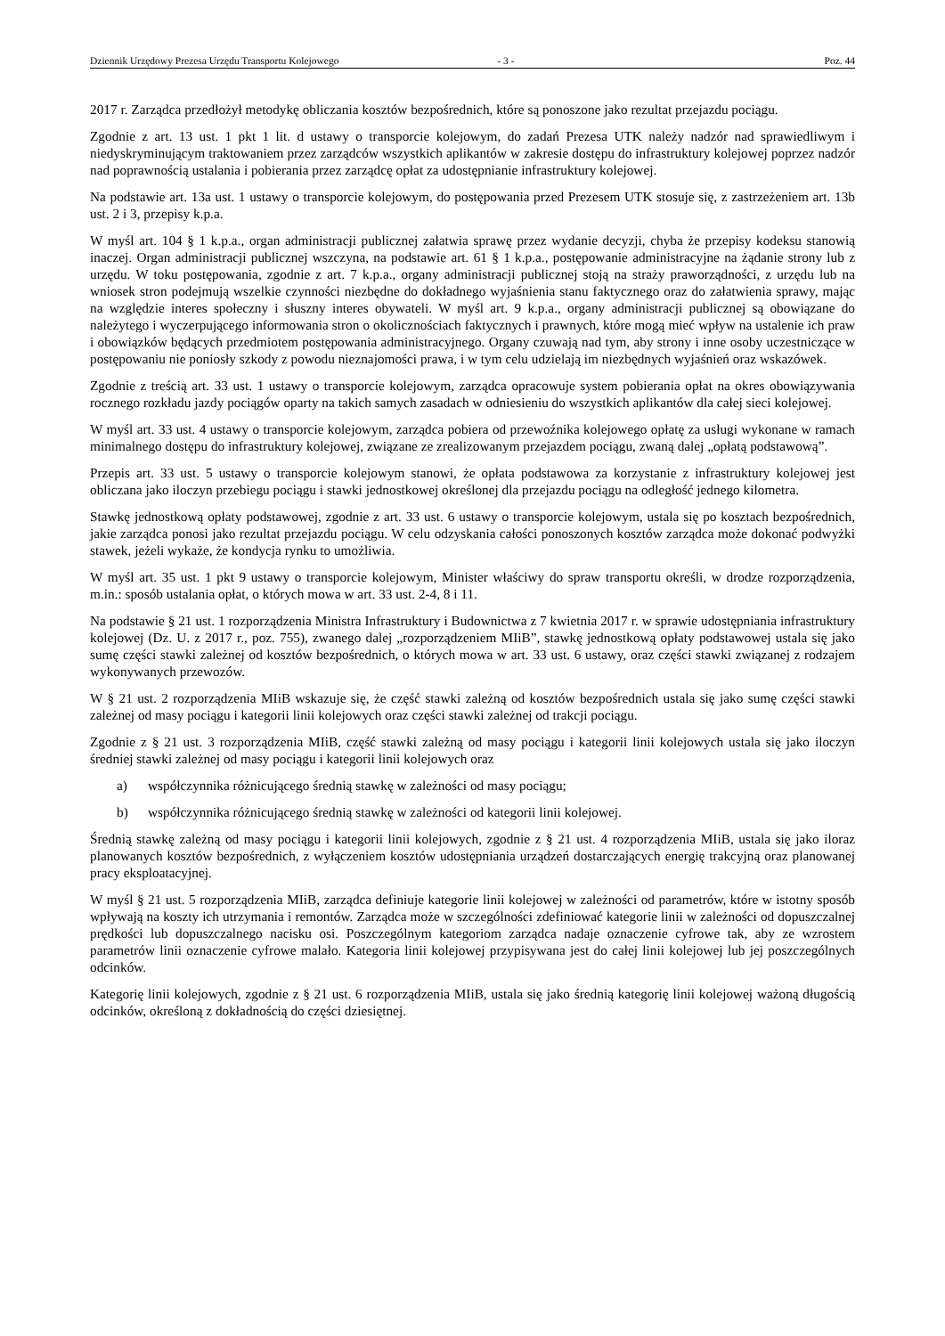Dziennik Urzędowy Prezesa Urzędu Transportu Kolejowego - 3 - Poz. 44
2017 r. Zarządca przedłożył metodykę obliczania kosztów bezpośrednich, które są ponoszone jako rezultat przejazdu pociągu.
Zgodnie z art. 13 ust. 1 pkt 1 lit. d ustawy o transporcie kolejowym, do zadań Prezesa UTK należy nadzór nad sprawiedliwym i niedyskryminującym traktowaniem przez zarządców wszystkich aplikantów w zakresie dostępu do infrastruktury kolejowej poprzez nadzór nad poprawnością ustalania i pobierania przez zarządcę opłat za udostępnianie infrastruktury kolejowej.
Na podstawie art. 13a ust. 1 ustawy o transporcie kolejowym, do postępowania przed Prezesem UTK stosuje się, z zastrzeżeniem art. 13b ust. 2 i 3, przepisy k.p.a.
W myśl art. 104 § 1 k.p.a., organ administracji publicznej załatwia sprawę przez wydanie decyzji, chyba że przepisy kodeksu stanowią inaczej. Organ administracji publicznej wszczyna, na podstawie art. 61 § 1 k.p.a., postępowanie administracyjne na żądanie strony lub z urzędu. W toku postępowania, zgodnie z art. 7 k.p.a., organy administracji publicznej stoją na straży praworządności, z urzędu lub na wniosek stron podejmują wszelkie czynności niezbędne do dokładnego wyjaśnienia stanu faktycznego oraz do załatwienia sprawy, mając na względzie interes społeczny i słuszny interes obywateli. W myśl art. 9 k.p.a., organy administracji publicznej są obowiązane do należytego i wyczerpującego informowania stron o okolicznościach faktycznych i prawnych, które mogą mieć wpływ na ustalenie ich praw i obowiązków będących przedmiotem postępowania administracyjnego. Organy czuwają nad tym, aby strony i inne osoby uczestniczące w postępowaniu nie poniosły szkody z powodu nieznajomości prawa, i w tym celu udzielają im niezbędnych wyjaśnień oraz wskazówek.
Zgodnie z treścią art. 33 ust. 1 ustawy o transporcie kolejowym, zarządca opracowuje system pobierania opłat na okres obowiązywania rocznego rozkładu jazdy pociągów oparty na takich samych zasadach w odniesieniu do wszystkich aplikantów dla całej sieci kolejowej.
W myśl art. 33 ust. 4 ustawy o transporcie kolejowym, zarządca pobiera od przewoźnika kolejowego opłatę za usługi wykonane w ramach minimalnego dostępu do infrastruktury kolejowej, związane ze zrealizowanym przejazdem pociągu, zwaną dalej „opłatą podstawową”.
Przepis art. 33 ust. 5 ustawy o transporcie kolejowym stanowi, że opłata podstawowa za korzystanie z infrastruktury kolejowej jest obliczana jako iloczyn przebiegu pociągu i stawki jednostkowej określonej dla przejazdu pociągu na odległość jednego kilometra.
Stawkę jednostkową opłaty podstawowej, zgodnie z art. 33 ust. 6 ustawy o transporcie kolejowym, ustala się po kosztach bezpośrednich, jakie zarządca ponosi jako rezultat przejazdu pociągu. W celu odzyskania całości ponoszonych kosztów zarządca może dokonać podwyżki stawek, jeżeli wykaże, że kondycja rynku to umożliwia.
W myśl art. 35 ust. 1 pkt 9 ustawy o transporcie kolejowym, Minister właściwy do spraw transportu określi, w drodze rozporządzenia, m.in.: sposób ustalania opłat, o których mowa w art. 33 ust. 2-4, 8 i 11.
Na podstawie § 21 ust. 1 rozporządzenia Ministra Infrastruktury i Budownictwa z 7 kwietnia 2017 r. w sprawie udostępniania infrastruktury kolejowej (Dz. U. z 2017 r., poz. 755), zwanego dalej „rozporządzeniem MIiB”, stawkę jednostkową opłaty podstawowej ustala się jako sumę części stawki zależnej od kosztów bezpośrednich, o których mowa w art. 33 ust. 6 ustawy, oraz części stawki związanej z rodzajem wykonywanych przewozów.
W § 21 ust. 2 rozporządzenia MIiB wskazuje się, że część stawki zależną od kosztów bezpośrednich ustala się jako sumę części stawki zależnej od masy pociągu i kategorii linii kolejowych oraz części stawki zależnej od trakcji pociągu.
Zgodnie z § 21 ust. 3 rozporządzenia MIiB, część stawki zależną od masy pociągu i kategorii linii kolejowych ustala się jako iloczyn średniej stawki zależnej od masy pociągu i kategorii linii kolejowych oraz
a) współczynnika różnicującego średnią stawkę w zależności od masy pociągu;
b) współczynnika różnicującego średnią stawkę w zależności od kategorii linii kolejowej.
Średnią stawkę zależną od masy pociągu i kategorii linii kolejowych, zgodnie z § 21 ust. 4 rozporządzenia MIiB, ustala się jako iloraz planowanych kosztów bezpośrednich, z wyłączeniem kosztów udostępniania urządzeń dostarczających energię trakcyjną oraz planowanej pracy eksploatacyjnej.
W myśl § 21 ust. 5 rozporządzenia MIiB, zarządca definiuje kategorie linii kolejowej w zależności od parametrów, które w istotny sposób wpływają na koszty ich utrzymania i remontów. Zarządca może w szczególności zdefiniować kategorie linii w zależności od dopuszczalnej prędkości lub dopuszczalnego nacisku osi. Poszczególnym kategoriom zarządca nadaje oznaczenie cyfrowe tak, aby ze wzrostem parametrów linii oznaczenie cyfrowe malało. Kategoria linii kolejowej przypisywana jest do całej linii kolejowej lub jej poszczególnych odcinków.
Kategorię linii kolejowych, zgodnie z § 21 ust. 6 rozporządzenia MIiB, ustala się jako średnią kategorię linii kolejowej ważoną długością odcinków, określoną z dokładnością do części dziesiętnej.